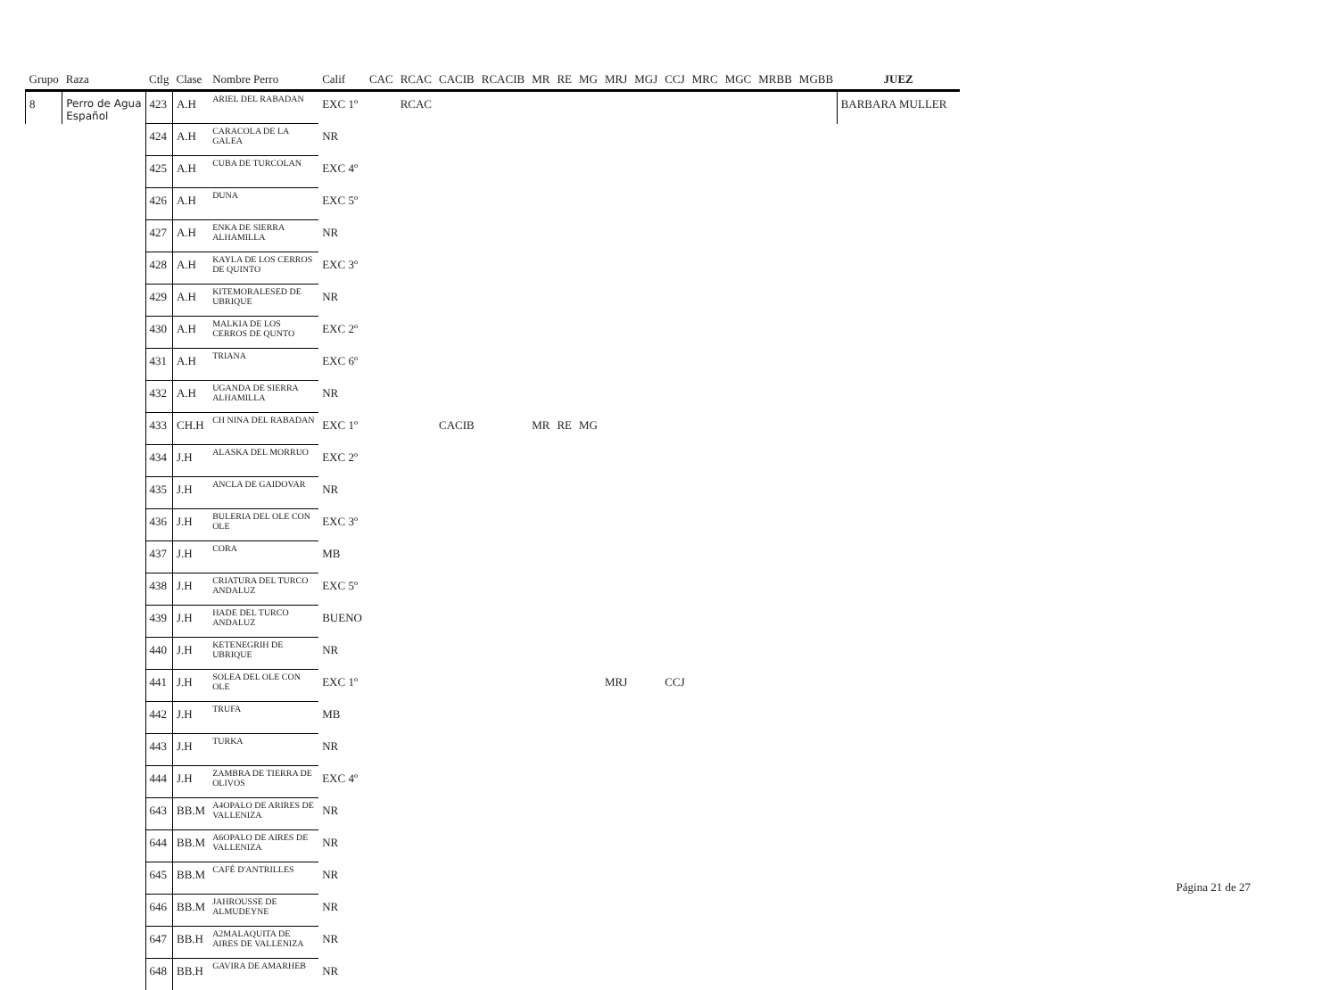| Grupo | Raza | Ctlg | Clase | Nombre Perro | Calif | CAC | RCAC | CACIB | RCACIB | MR | RE | MG | MRJ | MGJ | CCJ | MRC | MGC | MRBB | MGBB | JUEZ |
| --- | --- | --- | --- | --- | --- | --- | --- | --- | --- | --- | --- | --- | --- | --- | --- | --- | --- | --- | --- | --- |
| 8 | Perro de Agua Español | 423 | A.H | ARIEL DEL RABADAN | EXC 1º | | RCAC | | | | | | | | | | | | | BARBARA MULLER |
| | | 424 | A.H | CARACOLA DE LA GALEA | NR | | | | | | | | | | | | | | | |
| | | 425 | A.H | CUBA DE TURCOLAN | EXC 4º | | | | | | | | | | | | | | | |
| | | 426 | A.H | DUNA | EXC 5º | | | | | | | | | | | | | | | |
| | | 427 | A.H | ENKA DE SIERRA ALHAMILLA | NR | | | | | | | | | | | | | | | |
| | | 428 | A.H | KAYLA DE LOS CERROS DE QUINTO | EXC 3º | | | | | | | | | | | | | | | |
| | | 429 | A.H | KITEMORALESED DE UBRIQUE | NR | | | | | | | | | | | | | | | |
| | | 430 | A.H | MALKIA DE LOS CERROS DE QUNTO | EXC 2º | | | | | | | | | | | | | | | |
| | | 431 | A.H | TRIANA | EXC 6º | | | | | | | | | | | | | | | |
| | | 432 | A.H | UGANDA DE SIERRA ALHAMILLA | NR | | | | | | | | | | | | | | | |
| | | 433 | CH.H | CH NINA DEL RABADAN | EXC 1º | | | CACIB | | MR | RE | MG | | | | | | | | |
| | | 434 | J.H | ALASKA DEL MORRUO | EXC 2º | | | | | | | | | | | | | | | |
| | | 435 | J.H | ANCLA DE GAIDOVAR | NR | | | | | | | | | | | | | | | |
| | | 436 | J.H | BULERIA DEL OLE CON OLE | EXC 3º | | | | | | | | | | | | | | | |
| | | 437 | J.H | CORA | MB | | | | | | | | | | | | | | | |
| | | 438 | J.H | CRIATURA DEL TURCO ANDALUZ | EXC 5º | | | | | | | | | | | | | | | |
| | | 439 | J.H | HADE DEL TURCO ANDALUZ | BUENO | | | | | | | | | | | | | | | |
| | | 440 | J.H | KETENEGRIH DE UBRIQUE | NR | | | | | | | | | | | | | | | |
| | | 441 | J.H | SOLEA DEL OLE CON OLE | EXC 1º | | | | | | | | MRJ | | CCJ | | | | | |
| | | 442 | J.H | TRUFA | MB | | | | | | | | | | | | | | | |
| | | 443 | J.H | TURKA | NR | | | | | | | | | | | | | | | |
| | | 444 | J.H | ZAMBRA DE TIERRA DE OLIVOS | EXC 4º | | | | | | | | | | | | | | | |
| | | 643 | BB.M | A4OPALO DE ARIRES DE VALLENIZA | NR | | | | | | | | | | | | | | | |
| | | 644 | BB.M | A6OPALO DE AIRES DE VALLENIZA | NR | | | | | | | | | | | | | | | |
| | | 645 | BB.M | CAFÉ D'ANTRILLES | NR | | | | | | | | | | | | | | | |
| | | 646 | BB.M | JAHROUSSE DE ALMUDEYNE | NR | | | | | | | | | | | | | | | |
| | | 647 | BB.H | A2MALAQUITA DE AIRES DE VALLENIZA | NR | | | | | | | | | | | | | | | |
| | | 648 | BB.H | GAVIRA DE AMARHEB | NR | | | | | | | | | | | | | | | |
Página 21 de 27